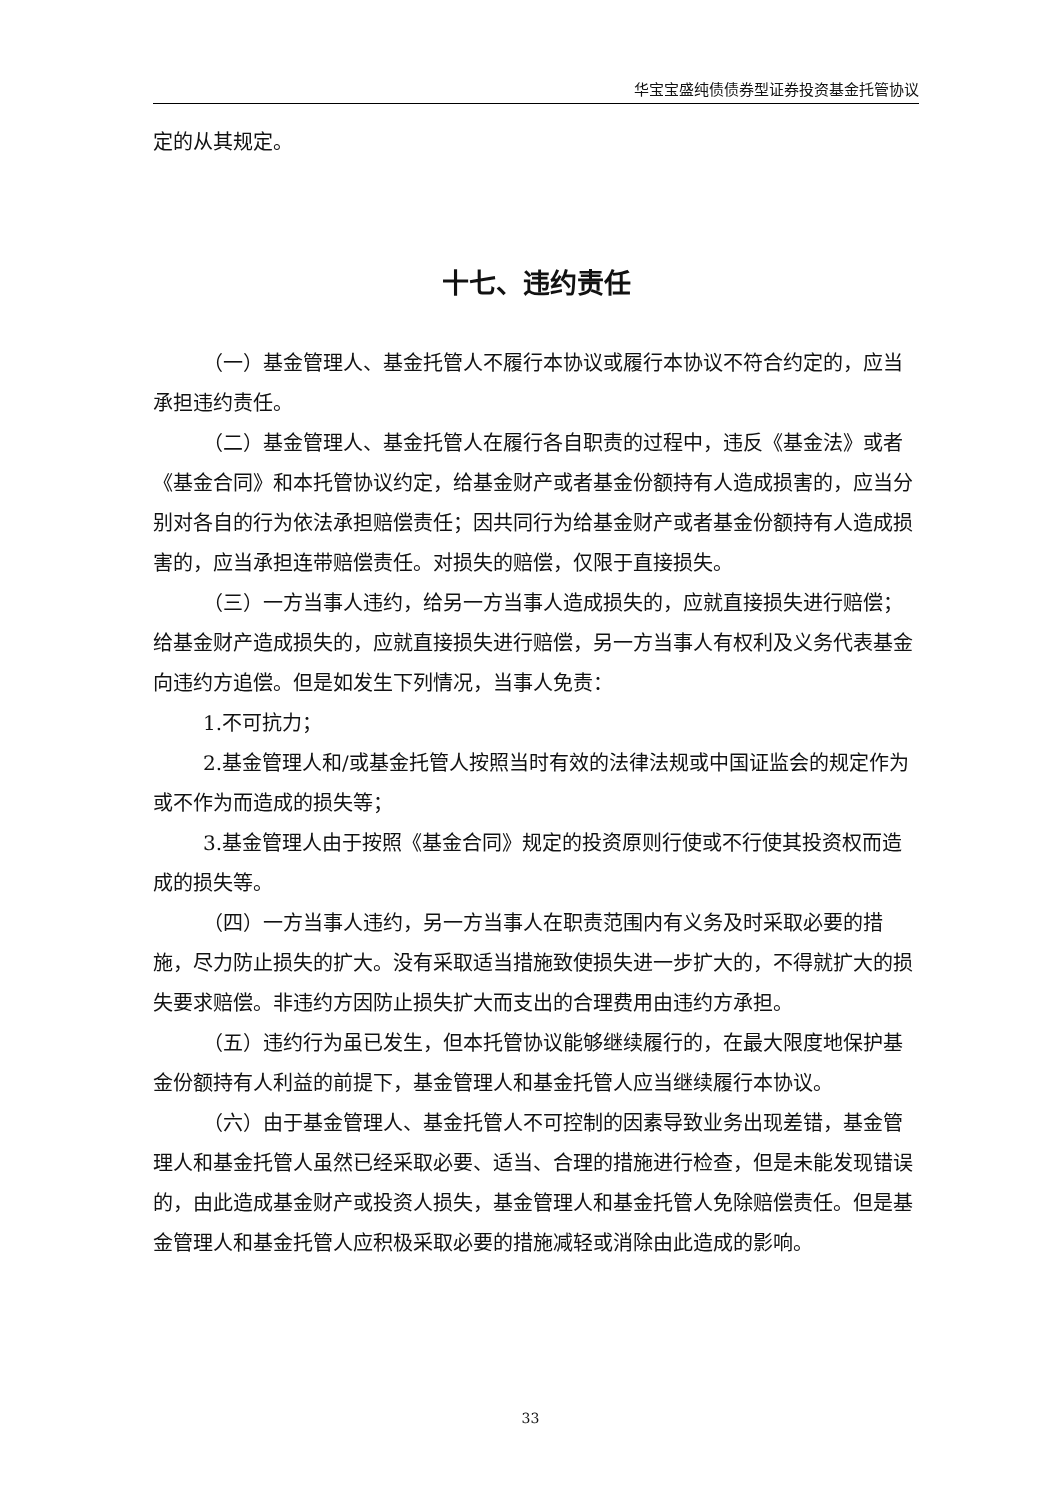华宝宝盛纯债债券型证券投资基金托管协议
定的从其规定。
十七、违约责任
（一）基金管理人、基金托管人不履行本协议或履行本协议不符合约定的，应当承担违约责任。
（二）基金管理人、基金托管人在履行各自职责的过程中，违反《基金法》或者《基金合同》和本托管协议约定，给基金财产或者基金份额持有人造成损害的，应当分别对各自的行为依法承担赔偿责任；因共同行为给基金财产或者基金份额持有人造成损害的，应当承担连带赔偿责任。对损失的赔偿，仅限于直接损失。
（三）一方当事人违约，给另一方当事人造成损失的，应就直接损失进行赔偿；给基金财产造成损失的，应就直接损失进行赔偿，另一方当事人有权利及义务代表基金向违约方追偿。但是如发生下列情况，当事人免责：
1.不可抗力；
2.基金管理人和/或基金托管人按照当时有效的法律法规或中国证监会的规定作为或不作为而造成的损失等；
3.基金管理人由于按照《基金合同》规定的投资原则行使或不行使其投资权而造成的损失等。
（四）一方当事人违约，另一方当事人在职责范围内有义务及时采取必要的措施，尽力防止损失的扩大。没有采取适当措施致使损失进一步扩大的，不得就扩大的损失要求赔偿。非违约方因防止损失扩大而支出的合理费用由违约方承担。
（五）违约行为虽已发生，但本托管协议能够继续履行的，在最大限度地保护基金份额持有人利益的前提下，基金管理人和基金托管人应当继续履行本协议。
（六）由于基金管理人、基金托管人不可控制的因素导致业务出现差错，基金管理人和基金托管人虽然已经采取必要、适当、合理的措施进行检查，但是未能发现错误的，由此造成基金财产或投资人损失，基金管理人和基金托管人免除赔偿责任。但是基金管理人和基金托管人应积极采取必要的措施减轻或消除由此造成的影响。
33